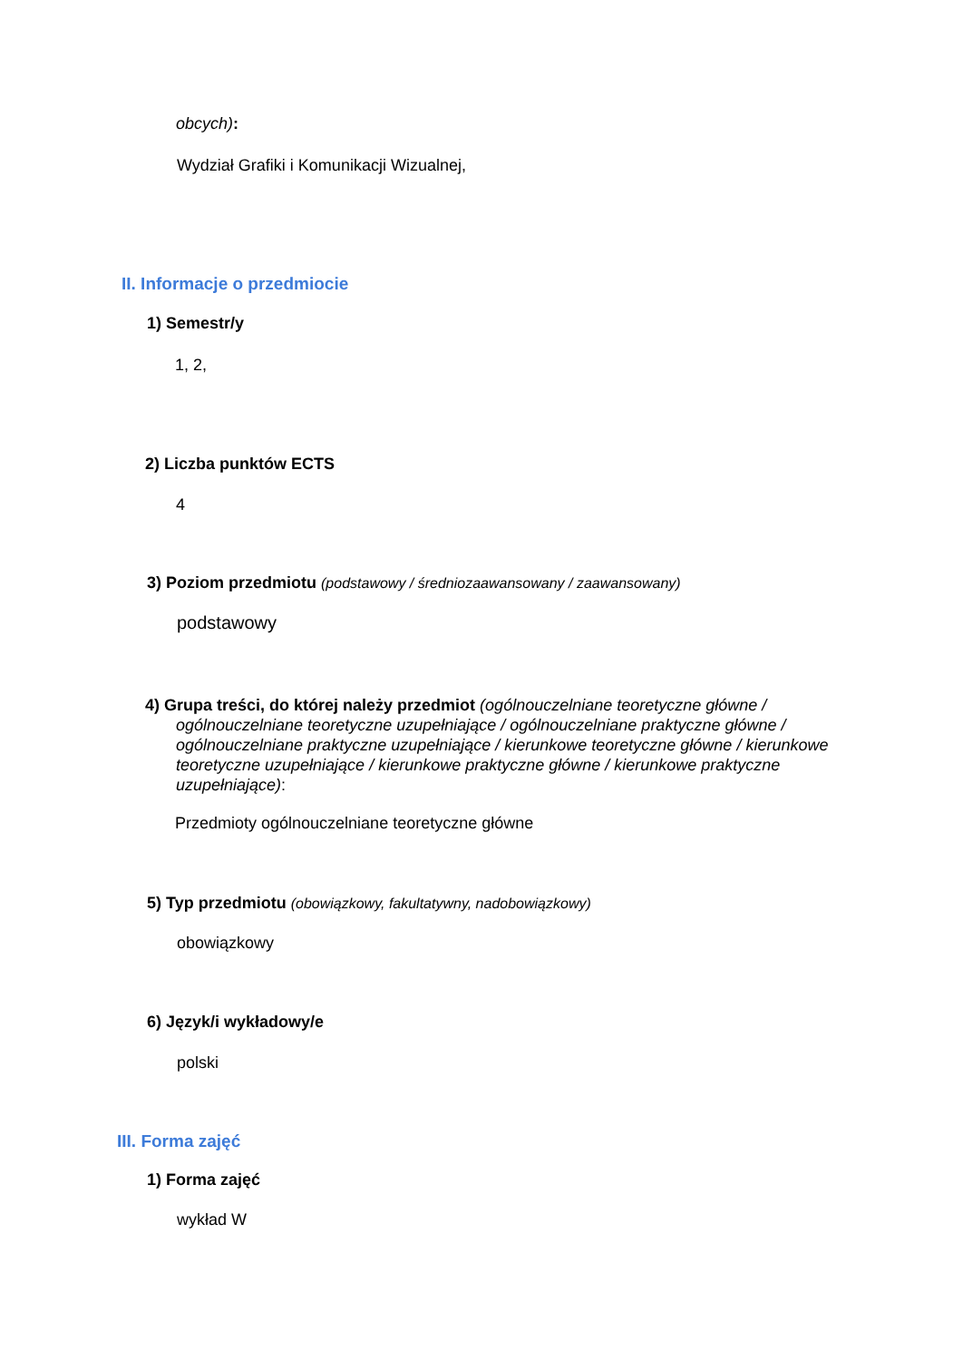obcych):
Wydział Grafiki i Komunikacji Wizualnej,
II. Informacje o przedmiocie
1) Semestr/y
1, 2,
2) Liczba punktów ECTS
4
3) Poziom przedmiotu (podstawowy / średniozaawansowany / zaawansowany)
podstawowy
4) Grupa treści, do której należy przedmiot (ogólnouczelniane teoretyczne główne / ogólnouczelniane teoretyczne uzupełniające / ogólnouczelniane praktyczne główne / ogólnouczelniane praktyczne uzupełniające / kierunkowe teoretyczne główne / kierunkowe teoretyczne uzupełniające / kierunkowe praktyczne główne / kierunkowe praktyczne uzupełniające):
Przedmioty ogólnouczelniane teoretyczne główne
5) Typ przedmiotu (obowiązkowy, fakultatywny, nadobowiązkowy)
obowiązkowy
6) Język/i wykładowy/e
polski
III. Forma zajęć
1) Forma zajęć
wykład W